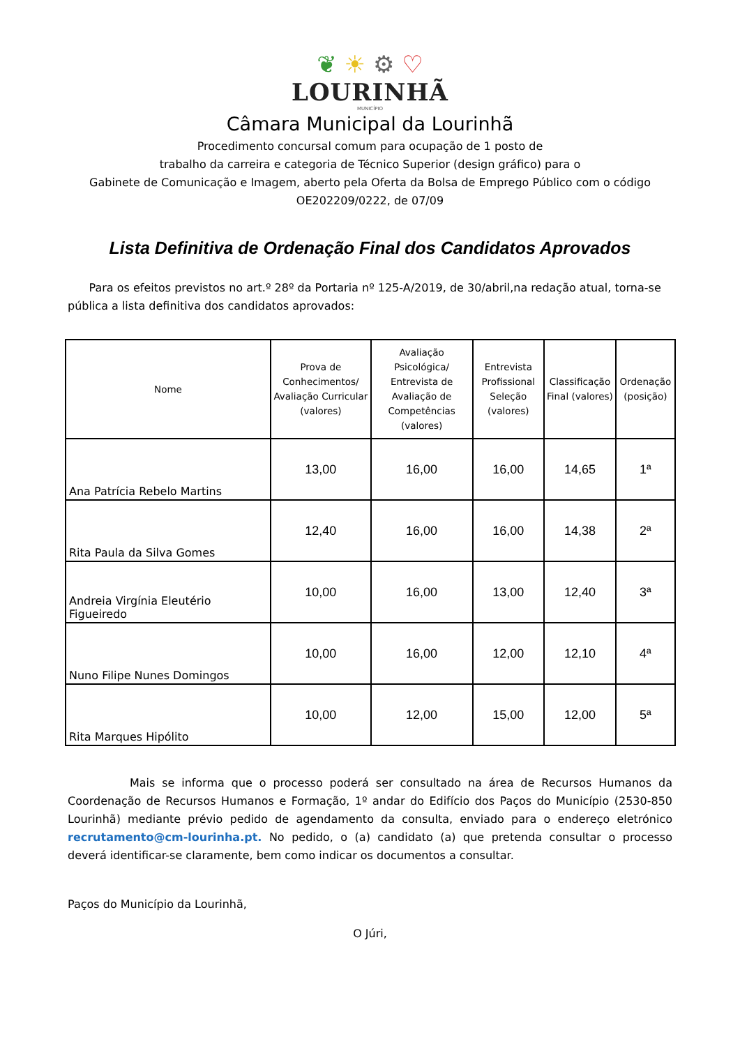❦ ☀ ⚙ ♡
LOURINHÃ
MUNICÍPIO
Câmara Municipal da Lourinhã
Procedimento concursal comum para ocupação de 1 posto de
trabalho da carreira e categoria de Técnico Superior (design gráfico) para o
Gabinete de Comunicação e Imagem, aberto pela Oferta da Bolsa de Emprego Público com o código
OE202209/0222, de 07/09
Lista Definitiva de Ordenação Final dos Candidatos Aprovados
Para os efeitos previstos no art.º 28º da Portaria nº 125-A/2019, de 30/abril,na redação atual, torna-se pública a lista definitiva dos candidatos aprovados:
| Nome | Prova de Conhecimentos/ Avaliação Curricular (valores) | Avaliação Psicológica/ Entrevista de Avaliação de Competências (valores) | Entrevista Profissional Seleção (valores) | Classificação Final (valores) | Ordenação (posição) |
| --- | --- | --- | --- | --- | --- |
| Ana Patrícia Rebelo Martins | 13,00 | 16,00 | 16,00 | 14,65 | 1ª |
| Rita Paula da Silva Gomes | 12,40 | 16,00 | 16,00 | 14,38 | 2ª |
| Andreia Virgínia Eleutério Figueiredo | 10,00 | 16,00 | 13,00 | 12,40 | 3ª |
| Nuno Filipe Nunes Domingos | 10,00 | 16,00 | 12,00 | 12,10 | 4ª |
| Rita Marques Hipólito | 10,00 | 12,00 | 15,00 | 12,00 | 5ª |
Mais se informa que o processo poderá ser consultado na área de Recursos Humanos da Coordenação de Recursos Humanos e Formação, 1º andar do Edifício dos Paços do Município (2530-850 Lourinhã) mediante prévio pedido de agendamento da consulta, enviado para o endereço eletrónico recrutamento@cm-lourinha.pt. No pedido, o (a) candidato (a) que pretenda consultar o processo deverá identificar-se claramente, bem como indicar os documentos a consultar.
Paços do Município da Lourinhã,
O Júri,